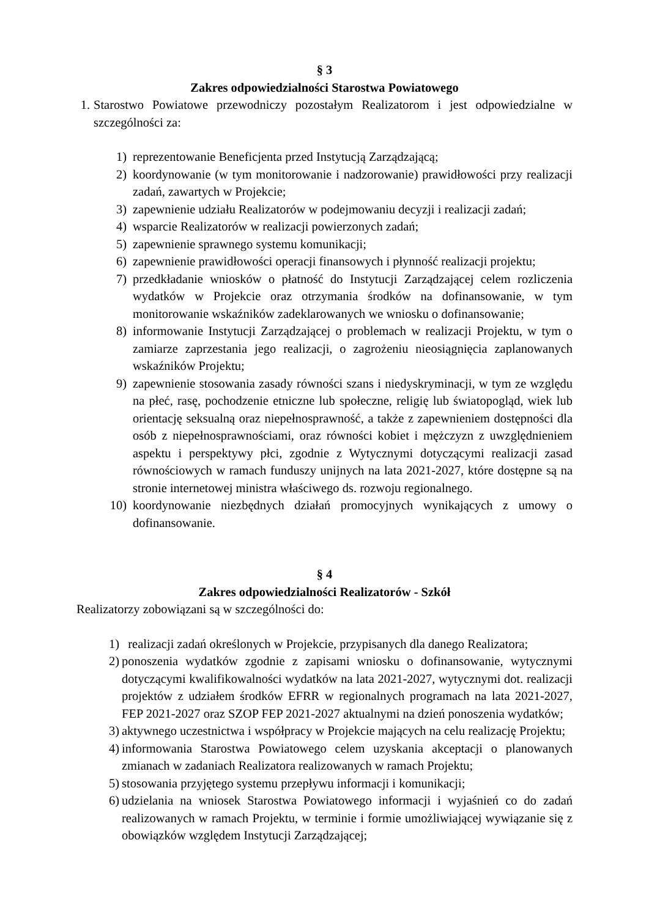§ 3
Zakres odpowiedzialności Starostwa Powiatowego
1.
Starostwo Powiatowe przewodniczy pozostałym Realizatorom i jest odpowiedzialne w szczególności za:
1) reprezentowanie Beneficjenta przed Instytucją Zarządzającą;
2) koordynowanie (w tym monitorowanie i nadzorowanie) prawidłowości przy realizacji zadań, zawartych w Projekcie;
3) zapewnienie udziału Realizatorów w podejmowaniu decyzji i realizacji zadań;
4) wsparcie Realizatorów w realizacji powierzonych zadań;
5) zapewnienie sprawnego systemu komunikacji;
6) zapewnienie prawidłowości operacji finansowych i płynność realizacji projektu;
7) przedkładanie wniosków o płatność do Instytucji Zarządzającej celem rozliczenia wydatków w Projekcie oraz otrzymania środków na dofinansowanie, w tym monitorowanie wskaźników zadeklarowanych we wniosku o dofinansowanie;
8) informowanie Instytucji Zarządzającej o problemach w realizacji Projektu, w tym o zamiarze zaprzestania jego realizacji, o zagrożeniu nieosiągnięcia zaplanowanych wskaźników Projektu;
9) zapewnienie stosowania zasady równości szans i niedyskryminacji, w tym ze względu na płeć, rasę, pochodzenie etniczne lub społeczne, religię lub światopogląd, wiek lub orientację seksualną oraz niepełnosprawność, a także z zapewnieniem dostępności dla osób z niepełnosprawnościami, oraz równości kobiet i mężczyzn z uwzględnieniem aspektu i perspektywy płci, zgodnie z Wytycznymi dotyczącymi realizacji zasad równościowych w ramach funduszy unijnych na lata 2021-2027, które dostępne są na stronie internetowej ministra właściwego ds. rozwoju regionalnego.
10) koordynowanie niezbędnych działań promocyjnych wynikających z umowy o dofinansowanie.
§ 4
Zakres odpowiedzialności Realizatorów - Szkół
Realizatorzy zobowiązani są w szczególności do:
1) realizacji zadań określonych w Projekcie, przypisanych dla danego Realizatora;
2) ponoszenia wydatków zgodnie z zapisami wniosku o dofinansowanie, wytycznymi dotyczącymi kwalifikowalności wydatków na lata 2021-2027, wytycznymi dot. realizacji projektów z udziałem środków EFRR w regionalnych programach na lata 2021-2027, FEP 2021-2027 oraz SZOP FEP 2021-2027 aktualnymi na dzień ponoszenia wydatków;
3) aktywnego uczestnictwa i współpracy w Projekcie mających na celu realizację Projektu;
4) informowania Starostwa Powiatowego celem uzyskania akceptacji o planowanych zmianach w zadaniach Realizatora realizowanych w ramach Projektu;
5) stosowania przyjętego systemu przepływu informacji i komunikacji;
6) udzielania na wniosek Starostwa Powiatowego informacji i wyjaśnień co do zadań realizowanych w ramach Projektu, w terminie i formie umożliwiającej wywiązanie się z obowiązków względem Instytucji Zarządzającej;